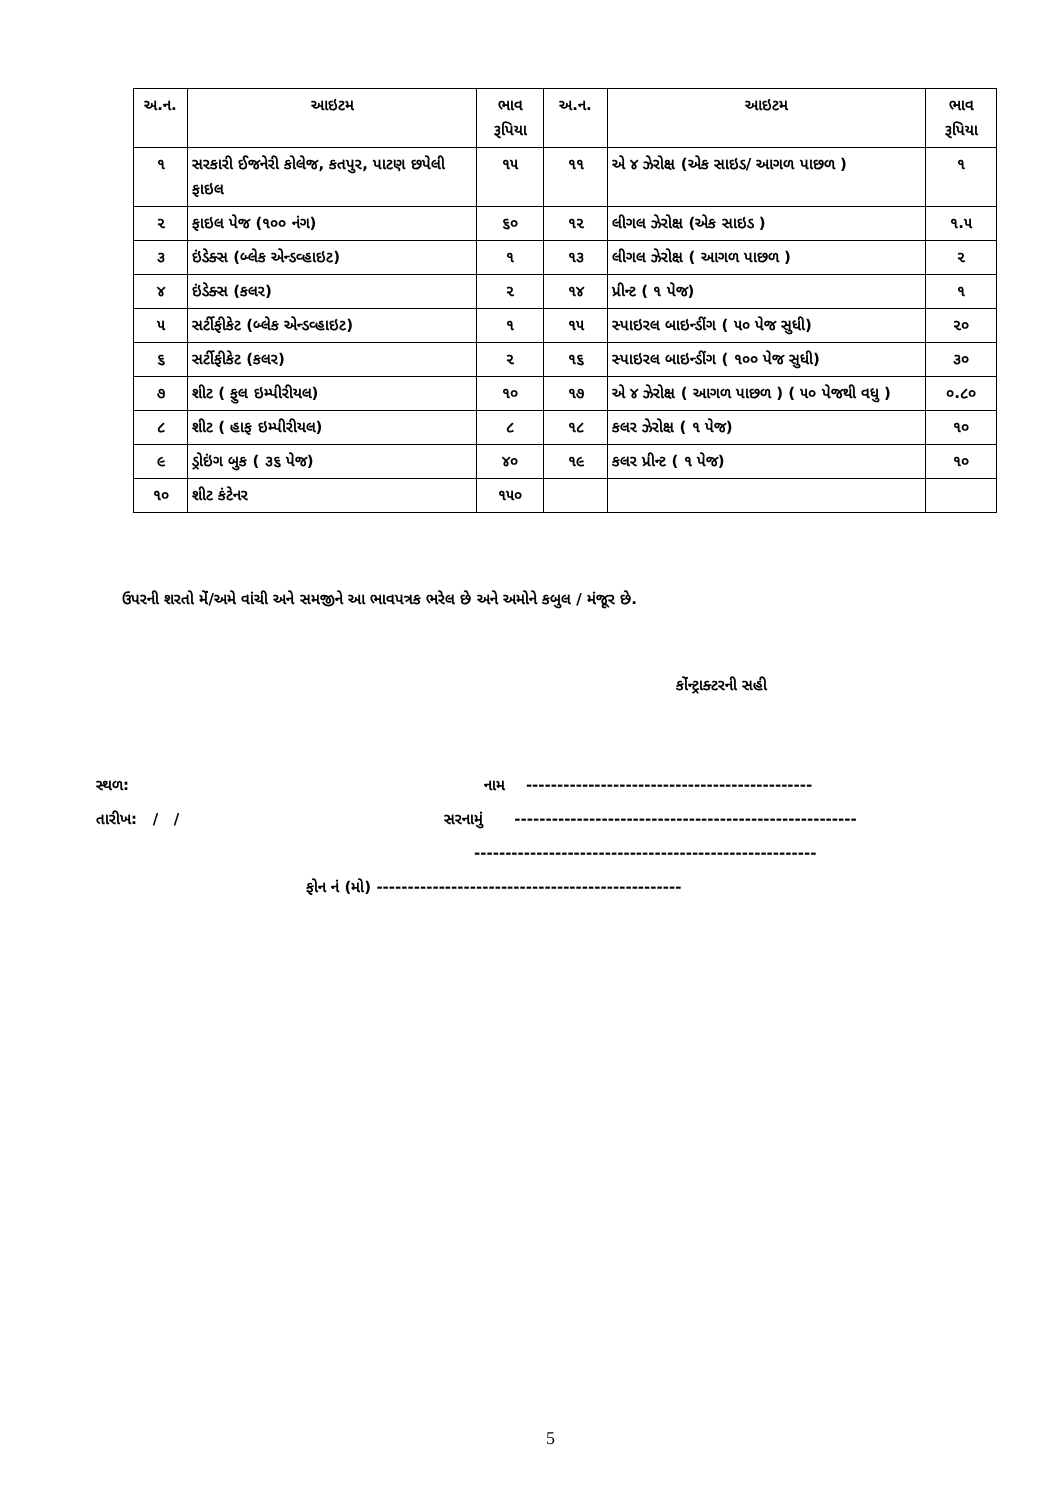| અ.ન. | આઇટમ | ભાવ રૂપિયા | અ.ન. | આઇટમ | ભાવ રૂપિયા |
| --- | --- | --- | --- | --- | --- |
| ૧ | સરકારી ઈજનેરી કોલેજ, કતપુર, પાટણ છપેલી ફાઇલ | ૧૫ | ૧૧ | એ ૪ ઝેરોક્ષ (એક સાઇડ/ આગળ પાછળ ) | ૧ |
| ૨ | ફાઇલ પેજ (૧૦૦ નંગ) | ૬૦ | ૧૨ | લીગલ ઝેરોક્ષ (એક સાઇડ ) | ૧.૫ |
| ૩ | ઇંડેક્સ (બ્લેક એન્ડવ્હાઇટ) | ૧ | ૧૩ | લીગલ ઝેરોક્ષ ( આગળ પાછળ ) | ૨ |
| ૪ | ઇંડેક્સ (કલર) | ૨ | ૧૪ | પ્રીન્ટ ( ૧ પેજ) | ૧ |
| ૫ | સર્ટીફીકેટ (બ્લેક એન્ડવ્હાઇટ) | ૧ | ૧૫ | સ્પાઇરલ બાઇન્ડીંગ ( ૫૦ પેજ સુધી) | ૨૦ |
| ૬ | સર્ટીફીકેટ (કલર) | ૨ | ૧૬ | સ્પાઇરલ બાઇન્ડીંગ ( ૧૦૦ પેજ સુધી) | ૩૦ |
| ૭ | શીટ ( ફુલ ઇમ્પીરીયલ) | ૧૦ | ૧૭ | એ ૪ ઝેરોક્ષ ( આગળ પાછળ ) ( ૫૦ પેજથી વધુ ) | ૦.૮૦ |
| ૮ | શીટ ( હાફ ઇમ્પીરીયલ) | ૮ | ૧૮ | કલર ઝેરોક્ષ ( ૧ પેજ) | ૧૦ |
| ૯ | ડ્રોઇંગ બુક ( ૩૬ પેજ) | ૪૦ | ૧૯ | કલર પ્રીન્ટ ( ૧ પેજ) | ૧૦ |
| ૧૦ | શીટ કંટેનર | ૧૫૦ | | | |
ઉપરની શરતો મેં/અમે વાંચી અને સમજીને આ ભાવપત્રક ભરેલ છે અને અમોને કબુલ / મંજૂર છે.
કોંન્ટ્રાક્ટરની સહી
સ્થળ:
નામ ----------------------------------------------
તારીખ: / /
સરનામું -------------------------------------------------------
-------------------------------------------------------
ફોન નં (મો) -------------------------------------------------
5